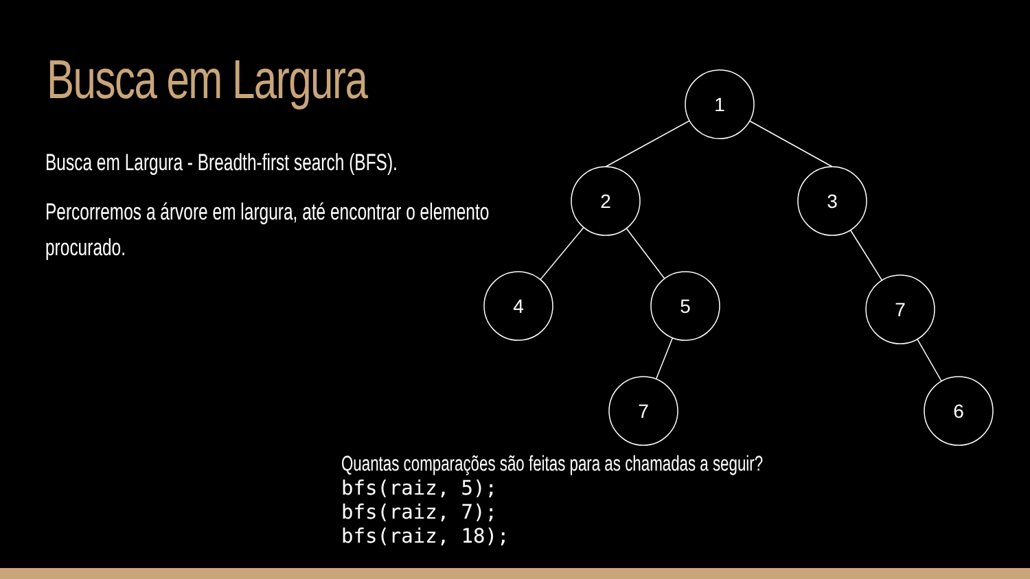1
2
3
4
5
7
7
6
Busca em Largura
Busca em Largura - Breadth-first search (BFS).
Percorremos a árvore em largura, até encontrar o elemento procurado.
Quantas comparações são feitas para as chamadas a seguir?
bfs(raiz, 5);
bfs(raiz, 7);
bfs(raiz, 18);